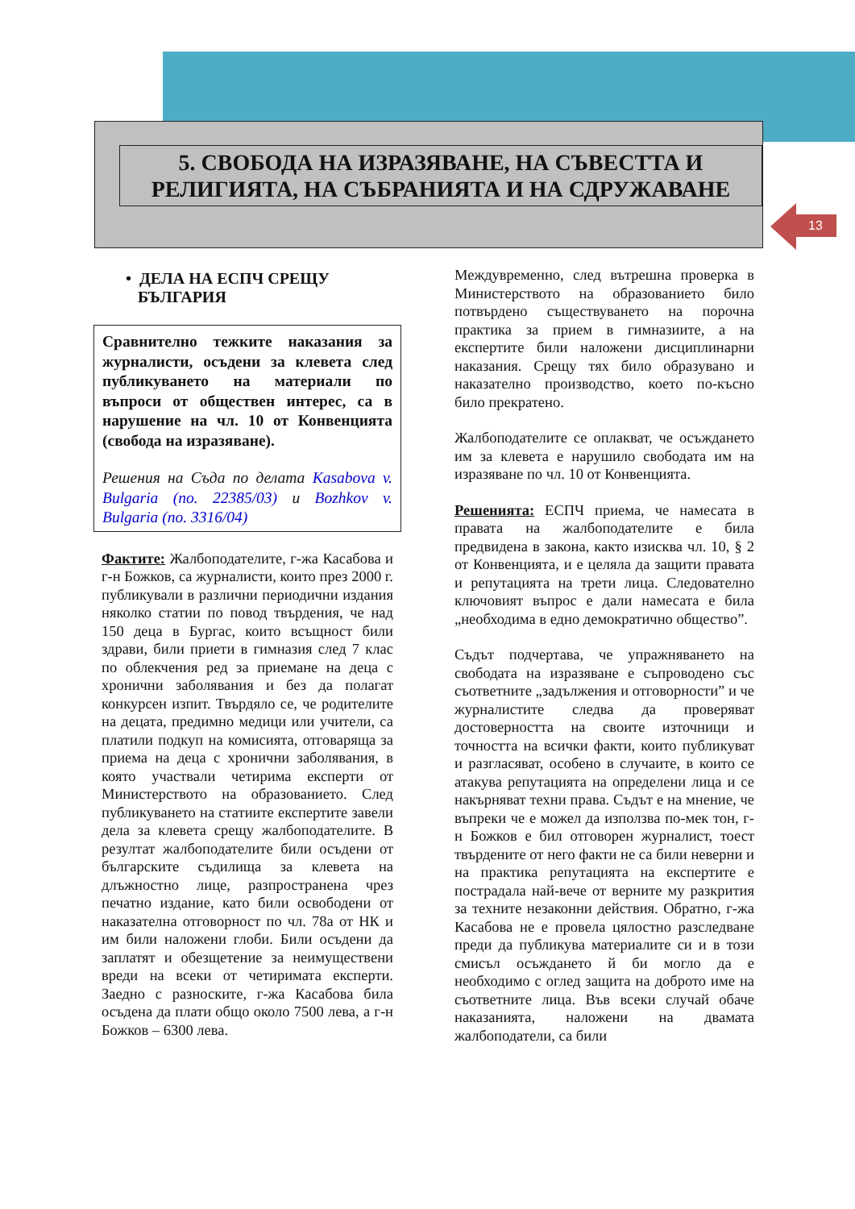5. СВОБОДА НА ИЗРАЗЯВАНЕ, НА СЪВЕСТТА И
РЕЛИГИЯТА, НА СЪБРАНИЯТА И НА СДРУЖАВАНЕ
13
• ДЕЛА НА ЕСПЧ СРЕЩУ
БЪЛГАРИЯ
Сравнително тежките наказания за журналисти, осъдени за клевета след публикуването на материали по въпроси от обществен интерес, са в нарушение на чл. 10 от Конвенцията (свобода на изразяване).
Решения на Съда по делата Kasabova v. Bulgaria (no. 22385/03) и Bozhkov v. Bulgaria (no. 3316/04)
Фактите: Жалбоподателите, г-жа Касабова и г-н Божков, са журналисти, които през 2000 г. публикували в различни периодични издания няколко статии по повод твърдения, че над 150 деца в Бургас, които всъщност били здрави, били приети в гимназия след 7 клас по облекчения ред за приемане на деца с хронични заболявания и без да полагат конкурсен изпит. Твърдяло се, че родителите на децата, предимно медици или учители, са платили подкуп на комисията, отговаряща за приема на деца с хронични заболявания, в която участвали четирима експерти от Министерството на образованието. След публикуването на статиите експертите завели дела за клевета срещу жалбоподателите. В резултат жалбоподателите били осъдени от българските съдилища за клевета на длъжностно лице, разпространена чрез печатно издание, като били освободени от наказателна отговорност по чл. 78а от НК и им били наложени глоби. Били осъдени да заплатят и обезщетение за неимуществени вреди на всеки от четиримата експерти. Заедно с разноските, г-жа Касабова била осъдена да плати общо около 7500 лева, а г-н Божков – 6300 лева.
Междувременно, след вътрешна проверка в Министерството на образованието било потвърдено съществуването на порочна практика за прием в гимназиите, а на експертите били наложени дисциплинарни наказания. Срещу тях било образувано и наказателно производство, което по-късно било прекратено.
Жалбоподателите се оплакват, че осъждането им за клевета е нарушило свободата им на изразяване по чл. 10 от Конвенцията.
Решенията: ЕСПЧ приема, че намесата в правата на жалбоподателите е била предвидена в закона, както изисква чл. 10, § 2 от Конвенцията, и е целяла да защити правата и репутацията на трети лица. Следователно ключовият въпрос е дали намесата е била „необходима в едно демократично общество”.
Съдът подчертава, че упражняването на свободата на изразяване е съпроводено със съответните „задължения и отговорности” и че журналистите следва да проверяват достоверността на своите източници и точността на всички факти, които публикуват и разгласяват, особено в случаите, в които се атакува репутацията на определени лица и се накърняват техни права. Съдът е на мнение, че въпреки че е можел да използва по-мек тон, г-н Божков е бил отговорен журналист, тоест твърдените от него факти не са били неверни и на практика репутацията на експертите е пострадала най-вече от верните му разкрития за техните незаконни действия. Обратно, г-жа Касабова не е провела цялостно разследване преди да публикува материалите си и в този смисъл осъждането й би могло да е необходимо с оглед защита на доброто име на съответните лица. Във всеки случай обаче наказанията, наложени на двамата жалбоподатели, са били